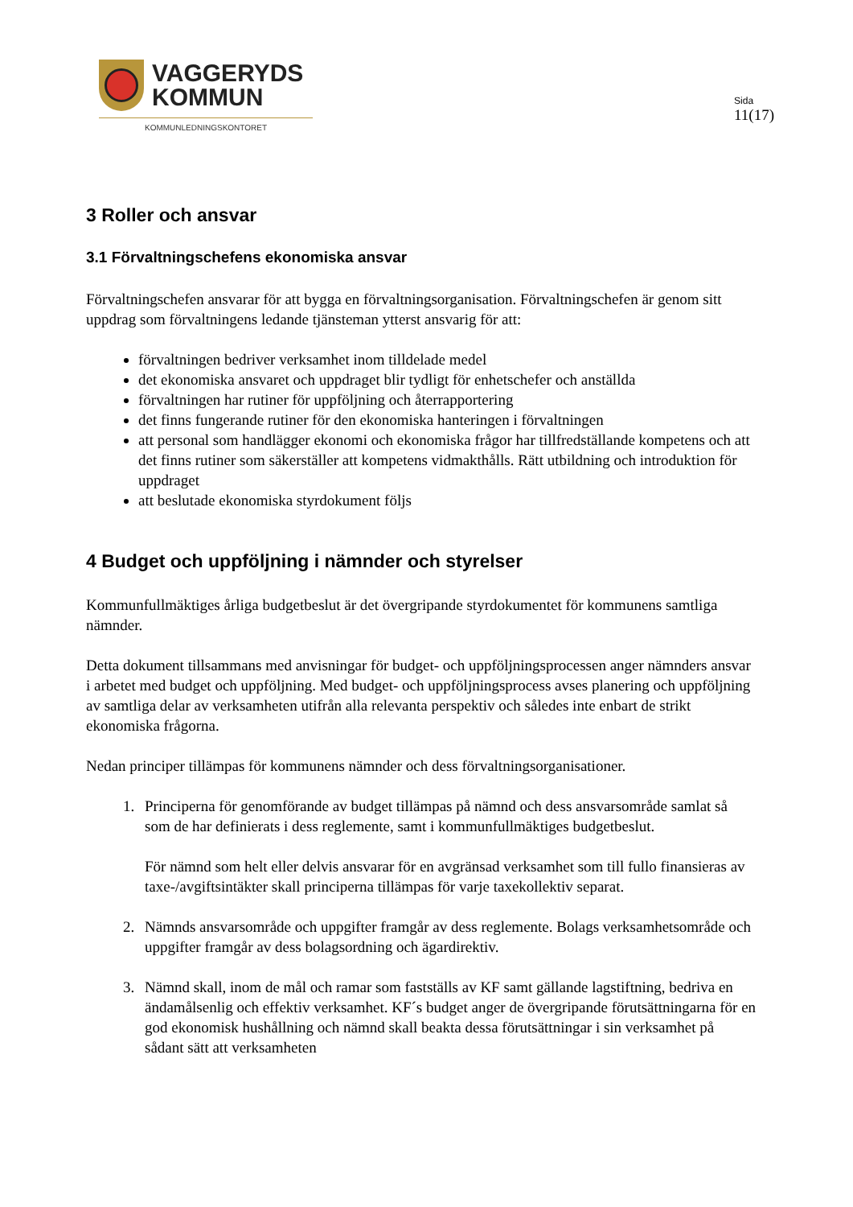VAGGERYDS
KOMMUN
KOMMUNLEDNINGSKONTORET
Sida
11(17)
3 Roller och ansvar
3.1 Förvaltningschefens ekonomiska ansvar
Förvaltningschefen ansvarar för att bygga en förvaltningsorganisation. Förvaltningschefen är genom sitt uppdrag som förvaltningens ledande tjänsteman ytterst ansvarig för att:
förvaltningen bedriver verksamhet inom tilldelade medel
det ekonomiska ansvaret och uppdraget blir tydligt för enhetschefer och anställda
förvaltningen har rutiner för uppföljning och återrapportering
det finns fungerande rutiner för den ekonomiska hanteringen i förvaltningen
att personal som handlägger ekonomi och ekonomiska frågor har tillfredställande kompetens och att det finns rutiner som säkerställer att kompetens vidmakthålls. Rätt utbildning och introduktion för uppdraget
att beslutade ekonomiska styrdokument följs
4 Budget och uppföljning i nämnder och styrelser
Kommunfullmäktiges årliga budgetbeslut är det övergripande styrdokumentet för kommunens samtliga nämnder.
Detta dokument tillsammans med anvisningar för budget- och uppföljningsprocessen anger nämnders ansvar i arbetet med budget och uppföljning. Med budget- och uppföljningsprocess avses planering och uppföljning av samtliga delar av verksamheten utifrån alla relevanta perspektiv och således inte enbart de strikt ekonomiska frågorna.
Nedan principer tillämpas för kommunens nämnder och dess förvaltningsorganisationer.
1. Principerna för genomförande av budget tillämpas på nämnd och dess ansvarsområde samlat så som de har definierats i dess reglemente, samt i kommunfullmäktiges budgetbeslut.
För nämnd som helt eller delvis ansvarar för en avgränsad verksamhet som till fullo finansieras av taxe-/avgiftsintäkter skall principerna tillämpas för varje taxekollektiv separat.
2. Nämnds ansvarsområde och uppgifter framgår av dess reglemente. Bolags verksamhetsområde och uppgifter framgår av dess bolagsordning och ägardirektiv.
3. Nämnd skall, inom de mål och ramar som fastställs av KF samt gällande lagstiftning, bedriva en ändamålsenlig och effektiv verksamhet. KF´s budget anger de övergripande förutsättningarna för en god ekonomisk hushållning och nämnd skall beakta dessa förutsättningar i sin verksamhet på sådant sätt att verksamheten